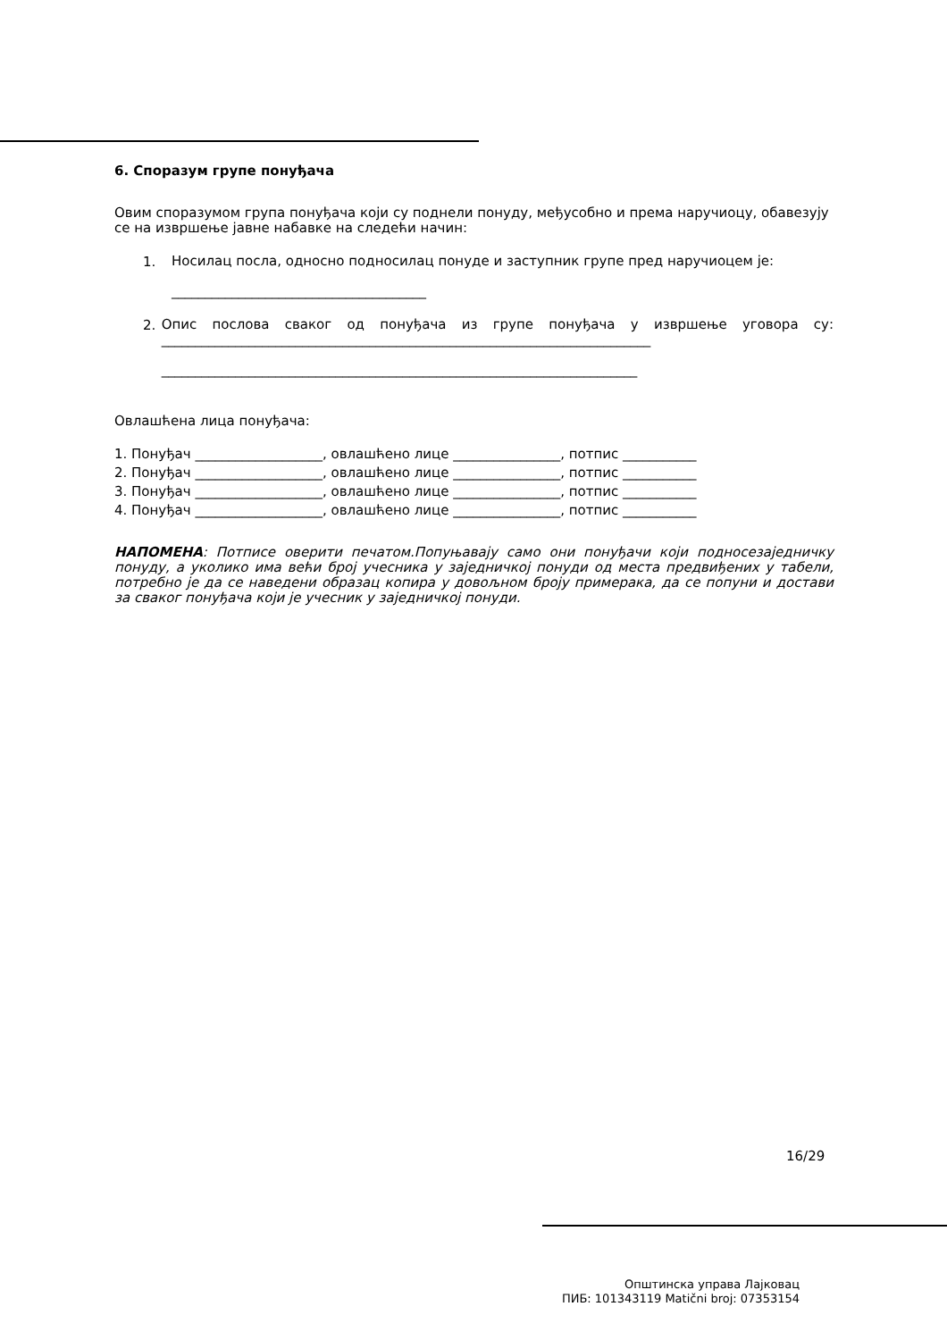6. Споразум групе понуђача
Овим споразумом група понуђача који су поднели понуду, међусобно и према наручиоцу, обавезују се на извршење јавне набавке на следећи начин:
1.
Носилац посла, односно подносилац понуде и заступник групе пред наручиоцем је:
______________________________________
2.
Опис послова сваког од понуђача из групе понуђача у извршење уговора су: _________________________________________________________________________
_______________________________________________________________________
Овлашћена лица понуђача:
1. Понуђач ___________________, овлашћено лице ________________, потпис ___________
2. Понуђач ___________________, овлашћено лице ________________, потпис ___________
3. Понуђач ___________________, овлашћено лице ________________, потпис ___________
4. Понуђач ___________________, овлашћено лице ________________, потпис ___________
НАПОМЕНА: Потписе оверити печатом.Попуњавају само они понуђачи који подносезаједничку понуду, а уколико има већи број учесника у заједничкој понуди од места предвиђених у табели, потребно је да се наведени образац копира у довољном броју примерака, да се попуни и достави за сваког понуђача који је учесник у заједничкој понуди.
16/29
Општинска управа Лајковац
ПИБ: 101343119 Matični broj: 07353154